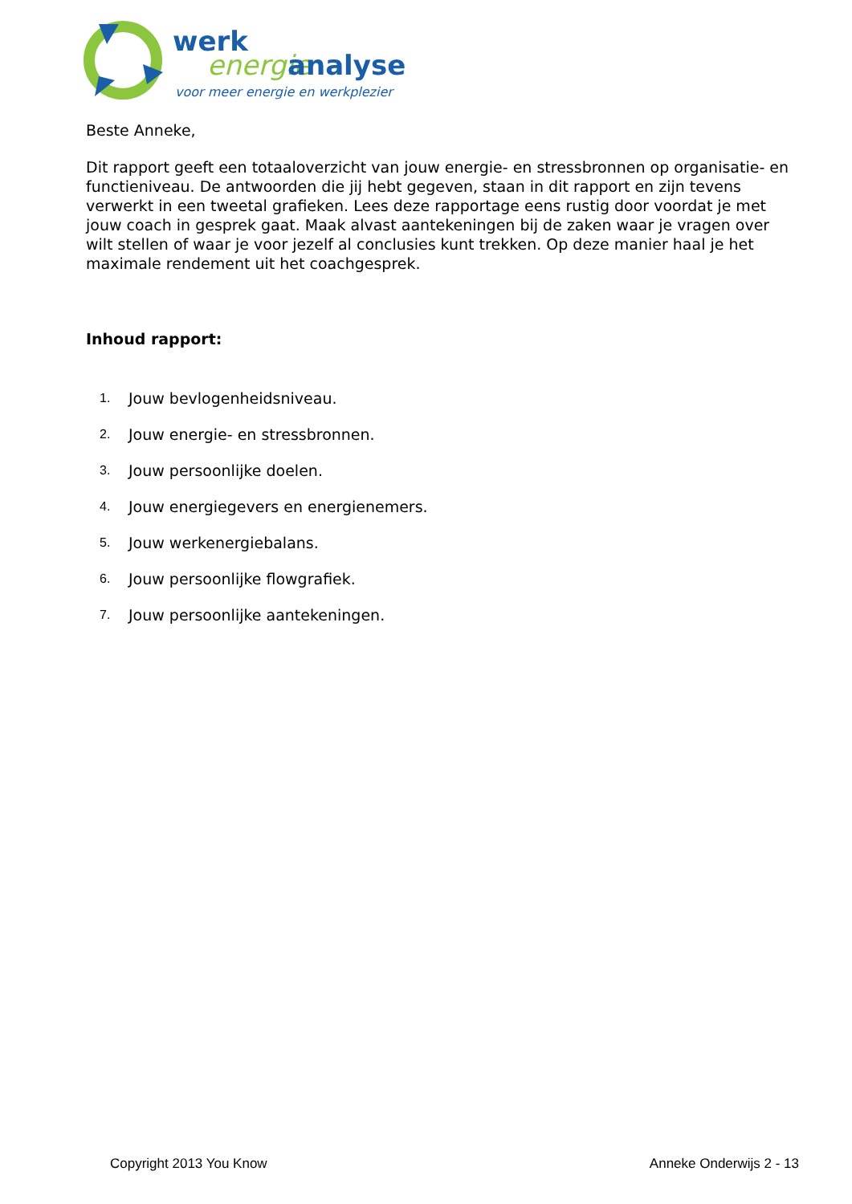werk
energie
analyse
voor meer energie en werkplezier
Beste Anneke,
Dit rapport geeft een totaaloverzicht van jouw energie- en stressbronnen op organisatie- en functieniveau. De antwoorden die jij hebt gegeven, staan in dit rapport en zijn tevens verwerkt in een tweetal grafieken. Lees deze rapportage eens rustig door voordat je met jouw coach in gesprek gaat. Maak alvast aantekeningen bij de zaken waar je vragen over wilt stellen of waar je voor jezelf al conclusies kunt trekken. Op deze manier haal je het maximale rendement uit het coachgesprek.
Inhoud rapport:
1. Jouw bevlogenheidsniveau.
2. Jouw energie- en stressbronnen.
3. Jouw persoonlijke doelen.
4. Jouw energiegevers en energienemers.
5. Jouw werkenergiebalans.
6. Jouw persoonlijke flowgrafiek.
7. Jouw persoonlijke aantekeningen.
Copyright 2013 You Know Anneke Onderwijs 2 - 13